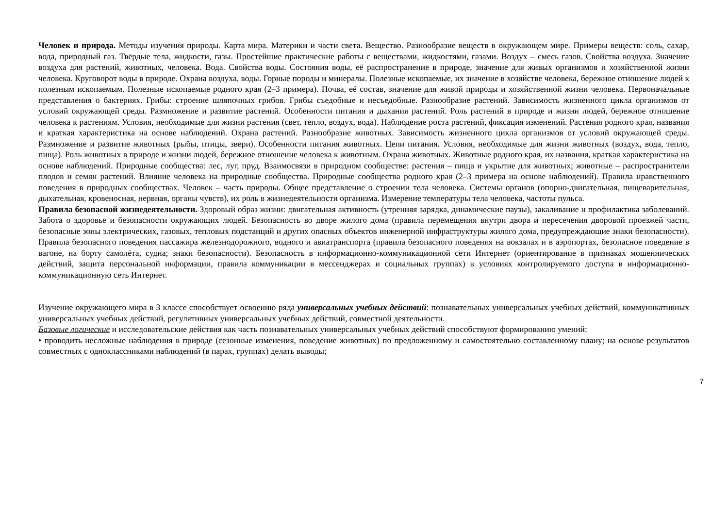Человек и природа. Методы изучения природы. Карта мира. Материки и части света. Вещество. Разнообразие веществ в окружающем мире. Примеры веществ: соль, сахар, вода, природный газ. Твёрдые тела, жидкости, газы. Простейшие практические работы с веществами, жидкостями, газами. Воздух – смесь газов. Свойства воздуха. Значение воздуха для растений, животных, человека. Вода. Свойства воды. Состояния воды, её распространение в природе, значение для живых организмов и хозяйственной жизни человека. Круговорот воды в природе. Охрана воздуха, воды. Горные породы и минералы. Полезные ископаемые, их значение в хозяйстве человека, бережное отношение людей к полезным ископаемым. Полезные ископаемые родного края (2–3 примера). Почва, её состав, значение для живой природы и хозяйственной жизни человека. Первоначальные представления о бактериях. Грибы: строение шляпочных грибов. Грибы съедобные и несъедобные. Разнообразие растений. Зависимость жизненного цикла организмов от условий окружающей среды. Размножение и развитие растений. Особенности питания и дыхания растений. Роль растений в природе и жизни людей, бережное отношение человека к растениям. Условия, необходимые для жизни растения (свет, тепло, воздух, вода). Наблюдение роста растений, фиксация изменений. Растения родного края, названия и краткая характеристика на основе наблюдений. Охрана растений. Разнообразие животных. Зависимость жизненного цикла организмов от условий окружающей среды. Размножение и развитие животных (рыбы, птицы, звери). Особенности питания животных. Цепи питания. Условия, необходимые для жизни животных (воздух, вода, тепло, пища). Роль животных в природе и жизни людей, бережное отношение человека к животным. Охрана животных. Животные родного края, их названия, краткая характеристика на основе наблюдений. Природные сообщества: лес, луг, пруд. Взаимосвязи в природном сообществе: растения – пища и укрытие для животных; животные – распространители плодов и семян растений. Влияние человека на природные сообщества. Природные сообщества родного края (2–3 примера на основе наблюдений). Правила нравственного поведения в природных сообществах. Человек – часть природы. Общее представление о строении тела человека. Системы органов (опорно-двигательная, пищеварительная, дыхательная, кровеносная, нервная, органы чувств), их роль в жизнедеятельности организма. Измерение температуры тела человека, частоты пульса.
Правила безопасной жизнедеятельности. Здоровый образ жизни: двигательная активность (утренняя зарядка, динамические паузы), закаливание и профилактика заболеваний. Забота о здоровье и безопасности окружающих людей. Безопасность во дворе жилого дома (правила перемещения внутри двора и пересечения дворовой проезжей части, безопасные зоны электрических, газовых, тепловых подстанций и других опасных объектов инженерной инфраструктуры жилого дома, предупреждающие знаки безопасности). Правила безопасного поведения пассажира железнодорожного, водного и авиатранспорта (правила безопасного поведения на вокзалах и в аэропортах, безопасное поведение в вагоне, на борту самолёта, судна; знаки безопасности). Безопасность в информационно-коммуникационной сети Интернет (ориентирование в признаках мошеннических действий, защита персональной информации, правила коммуникации в мессенджерах и социальных группах) в условиях контролируемого доступа в информационно-коммуникационную сеть Интернет.
Изучение окружающего мира в 3 классе способствует освоению ряда универсальных учебных действий: познавательных универсальных учебных действий, коммуникативных универсальных учебных действий, регулятивных универсальных учебных действий, совместной деятельности.
Базовые логические и исследовательские действия как часть познавательных универсальных учебных действий способствуют формированию умений:
• проводить несложные наблюдения в природе (сезонные изменения, поведение животных) по предложенному и самостоятельно составленному плану; на основе результатов совместных с одноклассниками наблюдений (в парах, группах) делать выводы;
7